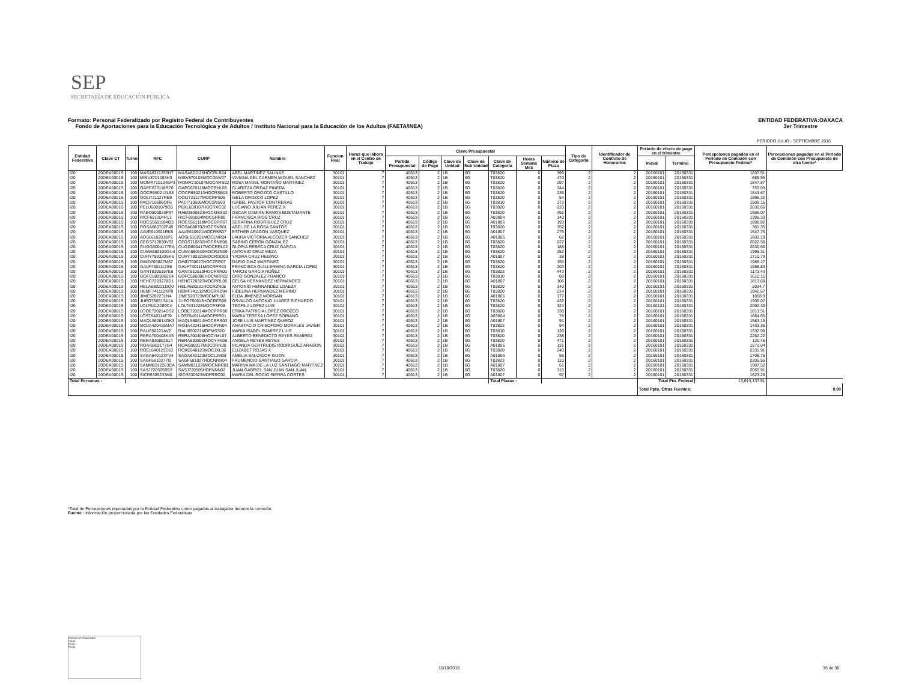SEP
SECRETARÍA DE EDUCACIÓN PÚBLICA
ENTIDAD FEDERATIVA:OAXACA
3er Trimestre
Formato: Personal Federalizado por Registro Federal de Contribuyentes
Fondo de Aportaciones para la Educación Tecnológica y de Adultos / Instituto Nacional para la Educación de los Adultos (FAETA/INEA)
PERIODO JULIO - SEPTIEMBRE 2016
| Entidad Federativa | Clave CT | Turno | RFC | CURP | Nombre | Funcion Real | Horas que labora en el Centro de Trabajo | Clave Presupuestal | | | | | | | Tipo de Categoría | Identificador de Contrato de Honorarios | Periodo de efecto de pago en el trimestre | | Percepciones pagadas en el Periodo de Comisión con Presupuesto Federal* | Percepciones pagadas en el Periodo de Comisión con Presupuesto de otra fuente* |
| --- | --- | --- | --- | --- | --- | --- | --- | --- | --- | --- | --- | --- | --- | --- | --- | --- | --- | --- | --- | --- |
| | | | | | | | | Partida Presupuestal | Código de Pago | Clave de Unidad | Clave de Sub Unidad | Clave de Categoría | Horas Semana Mes | Número de Plaza | | | Inicial | Termino | | |
| I20 | 20DEA0001S | 100 | MASA8211255H7 | MASA821125HOCRLB04 | ABEL MARTINEZ SALINAS | 30101 | 7 | 40613 | 2 | 1B | 6G | T03820 | 0 | 399 | 2 | 2 | 20160101 | 20160331 | 1837.51 | |
| I20 | 20DEA0001S | 100 | MISV8701083H3 | MISV870108MOCGNV07 | VIVIANA DEL CARMEN MIGUEL SANCHEZ | 30101 | 7 | 40613 | 2 | 1B | 6G | T03820 | 0 | 470 | 2 | 2 | 20160101 | 20160331 | 689.95 | |
| I20 | 20DEA0001S | 100 | MOMR710104EP3 | MOMR710104MOCNRS02 | ROSA MADEL MONTAÑO MARTINEZ | 30101 | 7 | 40613 | 2 | 1B | 6G | T03820 | 0 | 297 | 2 | 2 | 20160101 | 20160331 | 1847.87 | |
| I20 | 20DEA0001S | 100 | OAPC670118R70 | OAPC670118MOCRNL08 | CLARITZA ORDAZ PINEDA | 30101 | 7 | 40613 | 2 | 1B | 6G | T03820 | 0 | 344 | 2 | 2 | 20160101 | 20160331 | 753.03 | |
| I20 | 20DEA0001S | 100 | OOCR650213L68 | OOCR650213HOCRSB03 | ROBERTO OROZCO CASTILLO | 30101 | 7 | 40613 | 2 | 1B | 6G | T03820 | 0 | 236 | 2 | 2 | 20160101 | 20160331 | 1843.67 | |
| I20 | 20DEA0001S | 100 | OOLI721127RE9 | OOLI721127MOCRPS05 | ISELA OROZCO LOPEZ | 30101 | 7 | 40613 | 2 | 1B | 6G | T03820 | 0 | 54 | 2 | 2 | 20160101 | 20160331 | 1996.32 | |
| I20 | 20DEA0001S | 100 | PACI710506QF6 | PACI710506MOCSNS03 | ISABEL PASTOR CONTRERAS | 30101 | 7 | 40613 | 2 | 1B | 6G | T03810 | 0 | 373 | 2 | 2 | 20160101 | 20160331 | 1509.15 | |
| I20 | 20DEA0001S | 100 | PELU6001079G5 | PEXL600107HOCRXC02 | LUCIANO JULIAN PEREZ X | 30101 | 7 | 40613 | 2 | 1B | 6G | T03820 | 0 | 220 | 2 | 2 | 20160101 | 20160331 | 2030.66 | |
| I20 | 20DEA0001S | 100 | RABO800823P97 | RABO800823HOCMSS02 | OSCAR DAMIAN RAMOS BUSTAMANTE | 30101 | 7 | 40613 | 2 | 1B | 6G | T03820 | 0 | 452 | 2 | 2 | 20160101 | 20160331 | 1506.07 | |
| I20 | 20DEA0001S | 100 | RICF691004R13 | RICF691004MOCSRR00 | FRANCISCA RIOS CRUZ | 30101 | 7 | 40613 | 2 | 1B | 6G | A03804 | 0 | 140 | 2 | 2 | 20160101 | 20160331 | 1396.33 | |
| I20 | 20DEA0001S | 100 | ROCS5611184Q3 | ROCS561118MOCDRR07 | SERAFINA RODRIGUEZ CRUZ | 30101 | 7 | 40613 | 2 | 1B | 6G | A01806 | 0 | 193 | 2 | 2 | 20160101 | 20160331 | 1808.82 | |
| I20 | 20DEA0001S | 100 | ROSA680702F45 | ROSA680702HOCSNB01 | ABEL DE LA ROSA SANTOS | 30101 | 7 | 40613 | 2 | 1B | 6G | T03820 | 0 | 352 | 2 | 2 | 20160101 | 20160331 | 361.35 | |
| I20 | 20DEA0001S | 100 | AAVE610921RK5 | AAVE610921MOCRSS07 | ESTHER ARAGON VASQUEZ | 30101 | 7 | 40613 | 2 | 1B | 6G | A01807 | 0 | 275 | 2 | 2 | 20160101 | 20160331 | 1647.75 | |
| I20 | 20DEA0001S | 100 | AOSL6102013P2 | AOSL610201MOCLNR04 | LAURA VICTORIA ALCOZER SANCHEZ | 30101 | 7 | 40613 | 2 | 1B | 6G | A01806 | 0 | 62 | 2 | 2 | 20160101 | 20160331 | 1603.19 | |
| I20 | 20DEA0001S | 100 | CEGS710830V62 | CEGS710830HOCRNB08 | SABINO CERON GONZALEZ | 30101 | 7 | 40613 | 2 | 1B | 6G | T03820 | 0 | 227 | 2 | 2 | 20160101 | 20160331 | 2022.58 | |
| I20 | 20DEA0001S | 100 | CUGG6004177EA | CUGG600417MOCRRL02 | GLORIA REBECA CRUZ GARCIA | 30101 | 7 | 40613 | 2 | 1B | 6G | T03820 | 0 | 188 | 2 | 2 | 20160101 | 20160331 | 2030.66 | |
| I20 | 20DEA0001S | 100 | CUMA680109GU4 | CUMA680109HOCRZN09 | ANTONIO CRUZ MEZA | 30101 | 7 | 40613 | 2 | 1B | 6G | T03820 | 0 | 252 | 2 | 2 | 20160101 | 20160331 | 1995.31 | |
| I20 | 20DEA0001S | 100 | CURY780320SK6 | CURY780320MOCRGD03 | YADIRA CRUZ REGINO | 30101 | 7 | 40613 | 2 | 1B | 6G | A01807 | 0 | 38 | 2 | 2 | 20160101 | 20160331 | 1710.79 | |
| I20 | 20DEA0001S | 100 | DIMD700627M67 | DIMD700627HOCZRR07 | DARIO DIAZ MARTINEZ | 30101 | 7 | 40613 | 2 | 1B | 6G | T03820 | 0 | 155 | 2 | 2 | 20160101 | 20160331 | 1988.17 | |
| I20 | 20DEA0001S | 100 | GALF7301112S5 | GALF730111MOCRPR03 | FRANCISCA GUILLERMINA GARCIA LOPEZ | 30101 | 7 | 40613 | 2 | 1B | 6G | T03820 | 0 | 203 | 2 | 2 | 20160101 | 20160331 | 1958.83 | |
| I20 | 20DEA0001S | 100 | GANT8105197E8 | GANT810519HOCRXR00 | TARCIS GARCIA NUÑEZ | 30101 | 7 | 40613 | 2 | 1B | 6G | T03803 | 0 | 443 | 2 | 2 | 20160101 | 20160331 | 1173.43 | |
| I20 | 20DEA0001S | 100 | GOFC5803062S4 | GOFC580306HOCNRR02 | CIRO GONZALEZ FRANCO | 30101 | 7 | 40613 | 2 | 1B | 6G | T03810 | 0 | 89 | 2 | 2 | 20160101 | 20160331 | 1612.15 | |
| I20 | 20DEA0001S | 100 | HEHC7203278D1 | HEHC720327MOCRRL06 | CELSA HERNANDEZ HERNANDEZ | 30101 | 7 | 40613 | 2 | 1B | 6G | A01807 | 0 | 106 | 2 | 2 | 20160101 | 20160331 | 1813.68 | |
| I20 | 20DEA0001S | 100 | HELA680221DQ0 | HELA680221HOCRZN05 | ANTONIO HERNANDEZ LOAEZA | 30101 | 7 | 40613 | 2 | 1B | 6G | T03820 | 0 | 340 | 2 | 2 | 20160101 | 20160331 | 2034.7 | |
| I20 | 20DEA0001S | 100 | HEMF741112KP9 | HEMF741112MOCRRD04 | FIDELINA HERNANDEZ MERINO | 30101 | 7 | 40613 | 2 | 1B | 6G | T03820 | 0 | 214 | 2 | 2 | 20160101 | 20160331 | 1942.67 | |
| I20 | 20DEA0001S | 100 | JIME5207231N4 | JIME520723MOCMRL02 | ELDA JIMENEZ MORGAN | 30101 | 7 | 40613 | 2 | 1B | 6G | A01806 | 0 | 172 | 2 | 2 | 20160101 | 20160331 | 1808.9 | |
| I20 | 20DEA0001S | 100 | JUPO750613A1A | JUPO750613HOCRCS06 | OSVALDO ANTONIO JUAREZ PICHARDO | 30101 | 7 | 40613 | 2 | 1B | 6G | T03820 | 0 | 432 | 2 | 2 | 20160101 | 20160331 | 1506.07 | |
| I20 | 20DEA0001S | 100 | LOLT6312289C4 | LOLT631228MOCPSF08 | TEOFILA LOPEZ LUIS | 30101 | 7 | 40613 | 2 | 1B | 6G | T03820 | 0 | 324 | 2 | 2 | 20160101 | 20160331 | 2092.39 | |
| I20 | 20DEA0001S | 100 | LOOE720214DS2 | LOOE720214MOCPRR06 | ERIKA PATRICIA LOPEZ OROZCO | 30101 | 7 | 40613 | 2 | 1B | 6G | T03820 | 0 | 338 | 2 | 2 | 20160101 | 20160331 | 1813.51 | |
| I20 | 20DEA0001S | 100 | LOST640114FJ9 | LOST640114MOCPRR01 | MARIA TERESA LOPEZ SORIANO | 30101 | 7 | 40613 | 2 | 1B | 6G | A03804 | 0 | 78 | 2 | 2 | 20160101 | 20160331 | 1664.65 | |
| I20 | 20DEA0001S | 100 | MAQL560814GK3 | MAQL560814HOCRRS03 | JOSE LUIS MARTINEZ QUIROZ | 30101 | 7 | 40613 | 2 | 1B | 6G | A01807 | 0 | 91 | 2 | 2 | 20160101 | 20160331 | 1583.19 | |
| I20 | 20DEA0001S | 100 | MOJA420415MA7 | MOJA420415HOCRVN04 | ANASTACIO CRISOFORO MORALES JAVIER | 30101 | 7 | 40613 | 2 | 1B | 6G | T03803 | 0 | 94 | 2 | 2 | 20160101 | 20160331 | 1433.35 | |
| I20 | 20DEA0001S | 100 | RALI650221AV2 | RALI650221MDFMSS00 | MARIA ISABEL RAMIREZ LUIS | 30101 | 7 | 40613 | 2 | 1B | 6G | T03810 | 0 | 130 | 2 | 2 | 20160101 | 20160331 | 1532.99 | |
| I20 | 20DEA0001S | 100 | RERA700408KA5 | RERA700408HOCYML07 | ALBERTO BENEDICTO REYES RAMIREZ | 30101 | 7 | 40613 | 2 | 1B | 6G | T03820 | 0 | 238 | 2 | 2 | 20160101 | 20160331 | 2262.22 | |
| I20 | 20DEA0001S | 100 | RERA830802814 | RERA830802MOCYYN06 | ANGELA REYES REYES | 30101 | 7 | 40613 | 2 | 1B | 6G | T03820 | 0 | 471 | 2 | 2 | 20160101 | 20160331 | 120.45 | |
| I20 | 20DEA0001S | 100 | ROAI6903177G4 | ROAI690317MOCDRR00 | IRLANDA GERTRUDIS RODRIGUEZ ARAGON | 30101 | 7 | 40613 | 2 | 1B | 6G | A01806 | 0 | 131 | 2 | 2 | 20160101 | 20160331 | 1571.04 | |
| I20 | 20DEA0001S | 100 | ROEL640123E63 | ROXE640123MOCJXL06 | ELIZABET ROJAS X | 30101 | 7 | 40613 | 2 | 1B | 6G | T03820 | 0 | 240 | 2 | 2 | 20160101 | 20160331 | 2331.91 | |
| I20 | 20DEA0001S | 100 | SAGA640123TV4 | SAGA640123MOCLJM08 | AMELIA SALVADOR GIJON | 30101 | 7 | 40613 | 2 | 1B | 6G | A01806 | 0 | 55 | 2 | 2 | 20160101 | 20160331 | 1708.75 | |
| I20 | 20DEA0001S | 100 | SAGF5810277I0 | SAGF581027HOCNRR04 | FRUMENCIO SANTIAGO GARCIA | 30101 | 7 | 40613 | 2 | 1B | 6G | T03823 | 0 | 110 | 2 | 2 | 20160101 | 20160331 | 2205.55 | |
| I20 | 20DEA0001S | 100 | SAMM6312263CA | SAMM631226MOCNRR01 | MARINA MA DE LA LUZ SANTIAGO MARTINEZ | 30101 | 7 | 40613 | 2 | 1B | 6G | A01807 | 0 | 61 | 2 | 2 | 20160101 | 20160331 | 1907.52 | |
| I20 | 20DEA0001S | 100 | SASJ720505R53 | SASJ720505HDFNNN02 | JUAN GABRIEL SAN JUAN SAN JUAN | 30101 | 7 | 40613 | 2 | 1B | 6G | T03820 | 0 | 315 | 2 | 2 | 20160101 | 20160331 | 2055.91 | |
| I20 | 20DEA0001S | 100 | SICR6305233M0 | SICR630523MDFRRC00 | MARIA DEL ROCIO SIERRA CORTES | 30101 | 7 | 40613 | 2 | 1B | 6G | A01807 | 0 | 97 | 2 | 2 | 20160101 | 20160331 | 1623.26 | |
| Total Personas : | | | | | | | | | | | | Total Plazas : | | | | | Total Pto. Federal | | 13,613,137.51 | |
| | | | | | | | | | | | | | | | | | Total Ppto. Otras Fuentes: | | | 0.00 |
*Total de Percepciones reportadas por la Entidad Federativa como pagadas al trabajador durante la comisión.
Fuente : Información proporcionada por las Entidades Federativas
Nombre del Responsable
Cargo
Firma
Fecha
10/10/2016 36 de 36